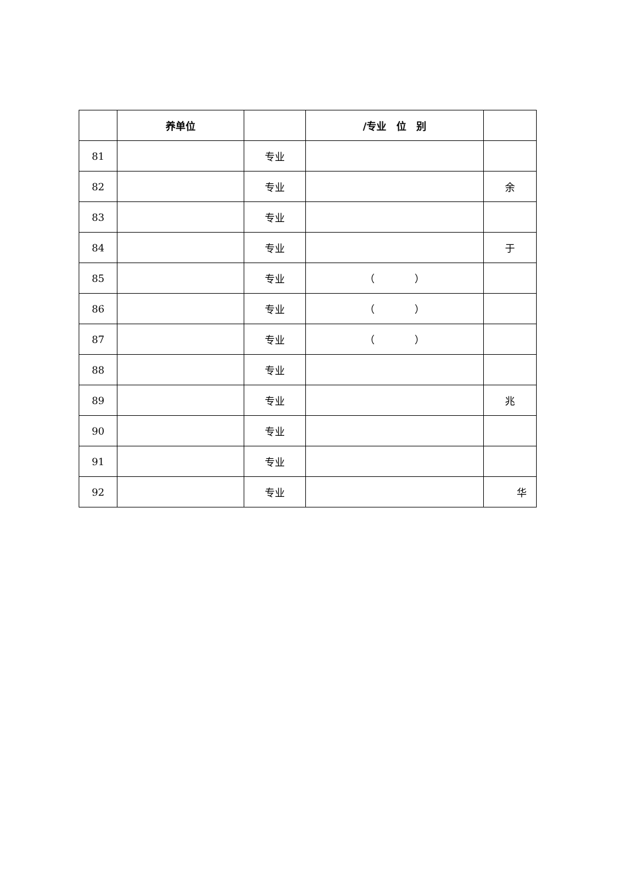| | 养单位 | | /专业 位 别 | |
| --- | --- | --- | --- | --- |
| 81 | | 专业 | | |
| 82 | | 专业 | | 余 |
| 83 | | 专业 | | |
| 84 | | 专业 | | 于 |
| 85 | | 专业 | （ ） | |
| 86 | | 专业 | （ ） | |
| 87 | | 专业 | （ ） | |
| 88 | | 专业 | | |
| 89 | | 专业 | | 兆 |
| 90 | | 专业 | | |
| 91 | | 专业 | | |
| 92 | | 专业 | | 华 |